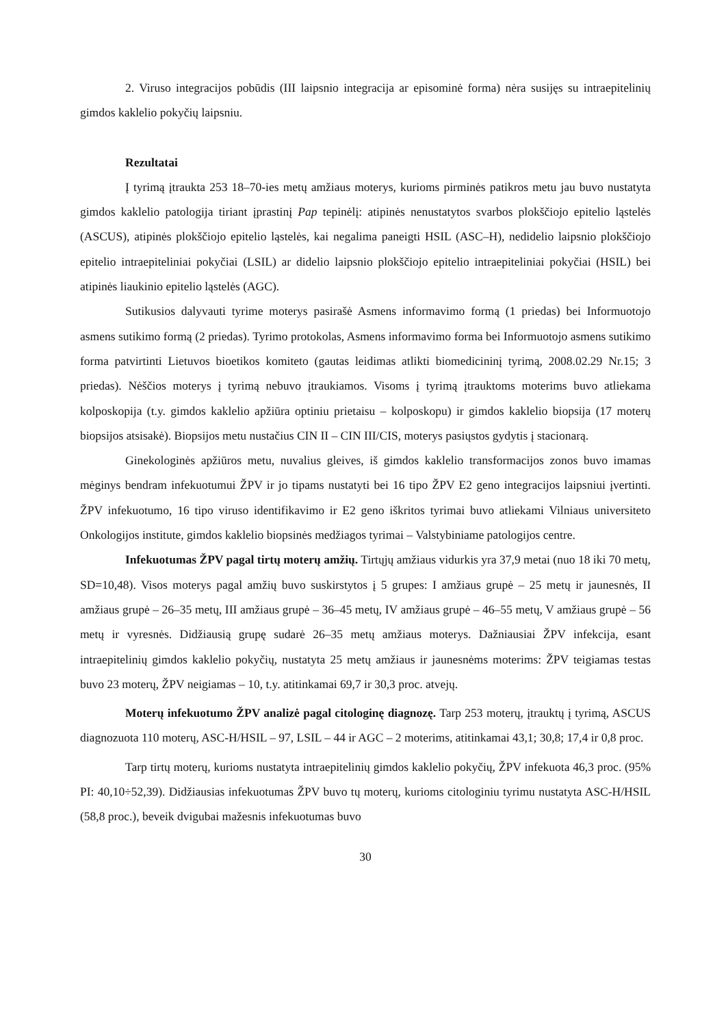2. Viruso integracijos pobūdis (III laipsnio integracija ar episominė forma) nėra susijęs su intraepitelinių gimdos kaklelio pokyčių laipsniu.
Rezultatai
Į tyrimą įtraukta 253 18–70-ies metų amžiaus moterys, kurioms pirminės patikros metu jau buvo nustatyta gimdos kaklelio patologija tiriant įprastinį Pap tepinėlį: atipinės nenustatytos svarbos plokščiojo epitelio ląstelės (ASCUS), atipinės plokščiojo epitelio ląstelės, kai negalima paneigti HSIL (ASC–H), nedidelio laipsnio plokščiojo epitelio intraepiteliniai pokyčiai (LSIL) ar didelio laipsnio plokščiojo epitelio intraepiteliniai pokyčiai (HSIL) bei atipinės liaukinio epitelio ląstelės (AGC).
Sutikusios dalyvauti tyrime moterys pasirašė Asmens informavimo formą (1 priedas) bei Informuotojo asmens sutikimo formą (2 priedas). Tyrimo protokolas, Asmens informavimo forma bei Informuotojo asmens sutikimo forma patvirtinti Lietuvos bioetikos komiteto (gautas leidimas atlikti biomedicininį tyrimą, 2008.02.29 Nr.15; 3 priedas). Nėščios moterys į tyrimą nebuvo įtraukiamos. Visoms į tyrimą įtrauktoms moterims buvo atliekama kolposkopija (t.y. gimdos kaklelio apžiūra optiniu prietaisu – kolposkopu) ir gimdos kaklelio biopsija (17 moterų biopsijos atsisakė). Biopsijos metu nustačius CIN II – CIN III/CIS, moterys pasiųstos gydytis į stacionarą.
Ginekologinės apžiūros metu, nuvalius gleives, iš gimdos kaklelio transformacijos zonos buvo imamas mėginys bendram infekuotumui ŽPV ir jo tipams nustatyti bei 16 tipo ŽPV E2 geno integracijos laipsniui įvertinti. ŽPV infekuotumo, 16 tipo viruso identifikavimo ir E2 geno iškritos tyrimai buvo atliekami Vilniaus universiteto Onkologijos institute, gimdos kaklelio biopsinės medžiagos tyrimai – Valstybiniame patologijos centre.
Infekuotumas ŽPV pagal tirtų moterų amžių. Tirtųjų amžiaus vidurkis yra 37,9 metai (nuo 18 iki 70 metų, SD=10,48). Visos moterys pagal amžių buvo suskirstytos į 5 grupes: I amžiaus grupė – 25 metų ir jaunesnės, II amžiaus grupė – 26–35 metų, III amžiaus grupė – 36–45 metų, IV amžiaus grupė – 46–55 metų, V amžiaus grupė – 56 metų ir vyresnės. Didžiausią grupę sudarė 26–35 metų amžiaus moterys. Dažniausiai ŽPV infekcija, esant intraepitelinių gimdos kaklelio pokyčių, nustatyta 25 metų amžiaus ir jaunesnėms moterims: ŽPV teigiamas testas buvo 23 moterų, ŽPV neigiamas – 10, t.y. atitinkamai 69,7 ir 30,3 proc. atvejų.
Moterų infekuotumo ŽPV analizė pagal citologinę diagnozę. Tarp 253 moterų, įtrauktų į tyrimą, ASCUS diagnozuota 110 moterų, ASC-H/HSIL – 97, LSIL – 44 ir AGC – 2 moterims, atitinkamai 43,1; 30,8; 17,4 ir 0,8 proc.
Tarp tirtų moterų, kurioms nustatyta intraepitelinių gimdos kaklelio pokyčių, ŽPV infekuota 46,3 proc. (95% PI: 40,10÷52,39). Didžiausias infekuotumas ŽPV buvo tų moterų, kurioms citologiniu tyrimu nustatyta ASC-H/HSIL (58,8 proc.), beveik dvigubai mažesnis infekuotumas buvo
30